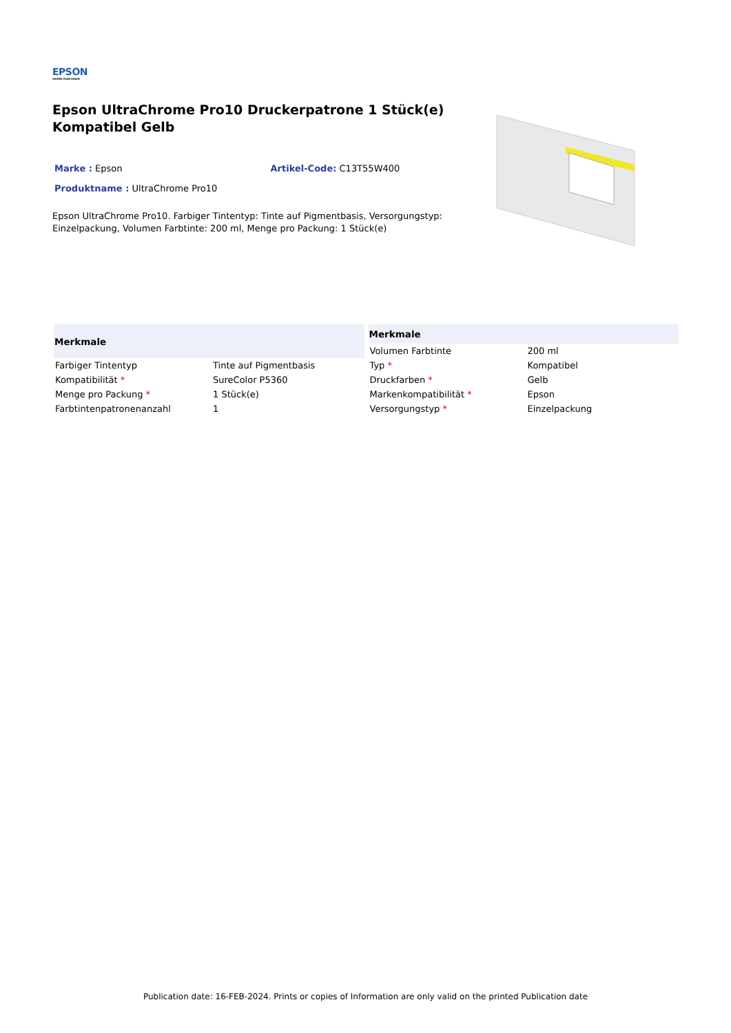EPSON
EXCEED YOUR VISION
Epson UltraChrome Pro10 Druckerpatrone 1 Stück(e) Kompatibel Gelb
Marke : Epson Artikel-Code: C13T55W400
Produktname : UltraChrome Pro10
Epson UltraChrome Pro10. Farbiger Tintentyp: Tinte auf Pigmentbasis, Versorgungstyp: Einzelpackung, Volumen Farbtinte: 200 ml, Menge pro Packung: 1 Stück(e)
| Merkmale | |
| --- | --- |
| Farbiger Tintentyp | Tinte auf Pigmentbasis |
| Kompatibilität * | SureColor P5360 |
| Menge pro Packung * | 1 Stück(e) |
| Farbtintenpatronenanzahl | 1 |
| Merkmale | |
| --- | --- |
| Volumen Farbtinte | 200 ml |
| Typ * | Kompatibel |
| Druckfarben * | Gelb |
| Markenkompatibilität * | Epson |
| Versorgungstyp * | Einzelpackung |
Publication date: 16-FEB-2024. Prints or copies of Information are only valid on the printed Publication date